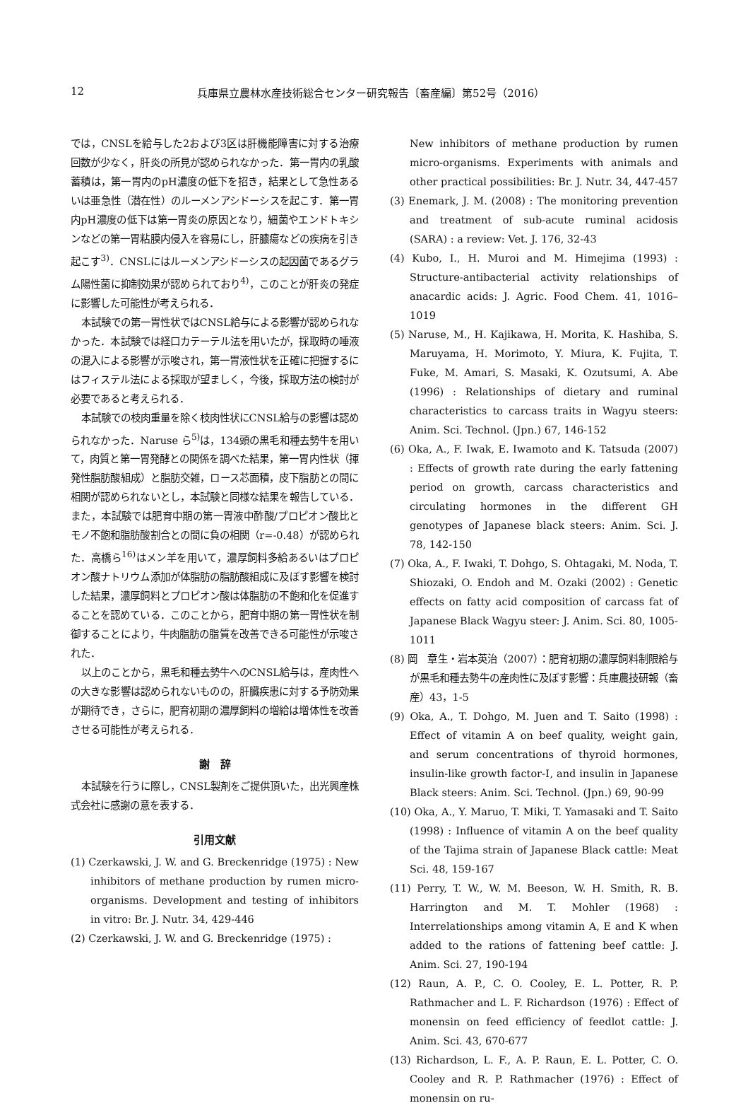12 兵庫県立農林水産技術総合センター研究報告〔畜産編〕第52号（2016）
では，CNSLを給与した2および3区は肝機能障害に対する治療回数が少なく，肝炎の所見が認められなかった．第一胃内の乳酸蓄積は，第一胃内のpH濃度の低下を招き，結果として急性あるいは亜急性（潜在性）のルーメンアシドーシスを起こす．第一胃内pH濃度の低下は第一胃炎の原因となり，細菌やエンドトキシンなどの第一胃粘膜内侵入を容易にし，肝膿瘍などの疾病を引き起こす<sup>3)</sup>．CNSLにはルーメンアシドーシスの起因菌であるグラム陽性菌に抑制効果が認められており<sup>4)</sup>，このことが肝炎の発症に影響した可能性が考えられる．
本試験での第一胃性状ではCNSL給与による影響が認められなかった．本試験では経口カテーテル法を用いたが，採取時の唾液の混入による影響が示唆され，第一胃液性状を正確に把握するにはフィステル法による採取が望ましく，今後，採取方法の検討が必要であると考えられる．
本試験での枝肉重量を除く枝肉性状にCNSL給与の影響は認められなかった．Naruse ら<sup>5)</sup>は，134頭の黒毛和種去勢牛を用いて，肉質と第一胃発酵との関係を調べた結果，第一胃内性状（揮発性脂肪酸組成）と脂肪交雑，ロース芯面積，皮下脂肪との間に相関が認められないとし，本試験と同様な結果を報告している．また，本試験では肥育中期の第一胃液中酢酸/プロピオン酸比とモノ不飽和脂肪酸割合との間に負の相関（r=-0.48）が認められた．高橋ら<sup>16)</sup>はメン羊を用いて，濃厚飼料多給あるいはプロピオン酸ナトリウム添加が体脂肪の脂肪酸組成に及ぼす影響を検討した結果，濃厚飼料とプロピオン酸は体脂肪の不飽和化を促進することを認めている．このことから，肥育中期の第一胃性状を制御することにより，牛肉脂肪の脂質を改善できる可能性が示唆された．
以上のことから，黒毛和種去勢牛へのCNSL給与は，産肉性への大きな影響は認められないものの，肝臓疾患に対する予防効果が期待でき，さらに，肥育初期の濃厚飼料の増給は増体性を改善させる可能性が考えられる．
謝　辞
本試験を行うに際し，CNSL製剤をご提供頂いた，出光興産株式会社に感謝の意を表する．
引用文献
(1) Czerkawski, J. W. and G. Breckenridge (1975) : New inhibitors of methane production by rumen micro-organisms. Development and testing of inhibitors in vitro: Br. J. Nutr. 34, 429-446
(2) Czerkawski, J. W. and G. Breckenridge (1975) :
New inhibitors of methane production by rumen micro-organisms. Experiments with animals and other practical possibilities: Br. J. Nutr. 34, 447-457
(3) Enemark, J. M. (2008) : The monitoring prevention and treatment of sub-acute ruminal acidosis (SARA) : a review: Vet. J. 176, 32-43
(4) Kubo, I., H. Muroi and M. Himejima (1993) : Structure-antibacterial activity relationships of anacardic acids: J. Agric. Food Chem. 41, 1016–1019
(5) Naruse, M., H. Kajikawa, H. Morita, K. Hashiba, S. Maruyama, H. Morimoto, Y. Miura, K. Fujita, T. Fuke, M. Amari, S. Masaki, K. Ozutsumi, A. Abe (1996) : Relationships of dietary and ruminal characteristics to carcass traits in Wagyu steers: Anim. Sci. Technol. (Jpn.) 67, 146-152
(6) Oka, A., F. Iwak, E. Iwamoto and K. Tatsuda (2007) : Effects of growth rate during the early fattening period on growth, carcass characteristics and circulating hormones in the different GH genotypes of Japanese black steers: Anim. Sci. J. 78, 142-150
(7) Oka, A., F. Iwaki, T. Dohgo, S. Ohtagaki, M. Noda, T. Shiozaki, O. Endoh and M. Ozaki (2002) : Genetic effects on fatty acid composition of carcass fat of Japanese Black Wagyu steer: J. Anim. Sci. 80, 1005-1011
(8) 岡　章生・岩本英治（2007）：肥育初期の濃厚飼料制限給与が黒毛和種去勢牛の産肉性に及ぼす影響：兵庫農技研報（畜産）43，1-5
(9) Oka, A., T. Dohgo, M. Juen and T. Saito (1998) : Effect of vitamin A on beef quality, weight gain, and serum concentrations of thyroid hormones, insulin-like growth factor-Ⅰ, and insulin in Japanese Black steers: Anim. Sci. Technol. (Jpn.) 69, 90-99
(10) Oka, A., Y. Maruo, T. Miki, T. Yamasaki and T. Saito (1998) : Influence of vitamin A on the beef quality of the Tajima strain of Japanese Black cattle: Meat Sci. 48, 159-167
(11) Perry, T. W., W. M. Beeson, W. H. Smith, R. B. Harrington and M. T. Mohler (1968) : Interrelationships among vitamin A, E and K when added to the rations of fattening beef cattle: J. Anim. Sci. 27, 190-194
(12) Raun, A. P., C. O. Cooley, E. L. Potter, R. P. Rathmacher and L. F. Richardson (1976) : Effect of monensin on feed efficiency of feedlot cattle: J. Anim. Sci. 43, 670-677
(13) Richardson, L. F., A. P. Raun, E. L. Potter, C. O. Cooley and R. P. Rathmacher (1976) : Effect of monensin on ru-